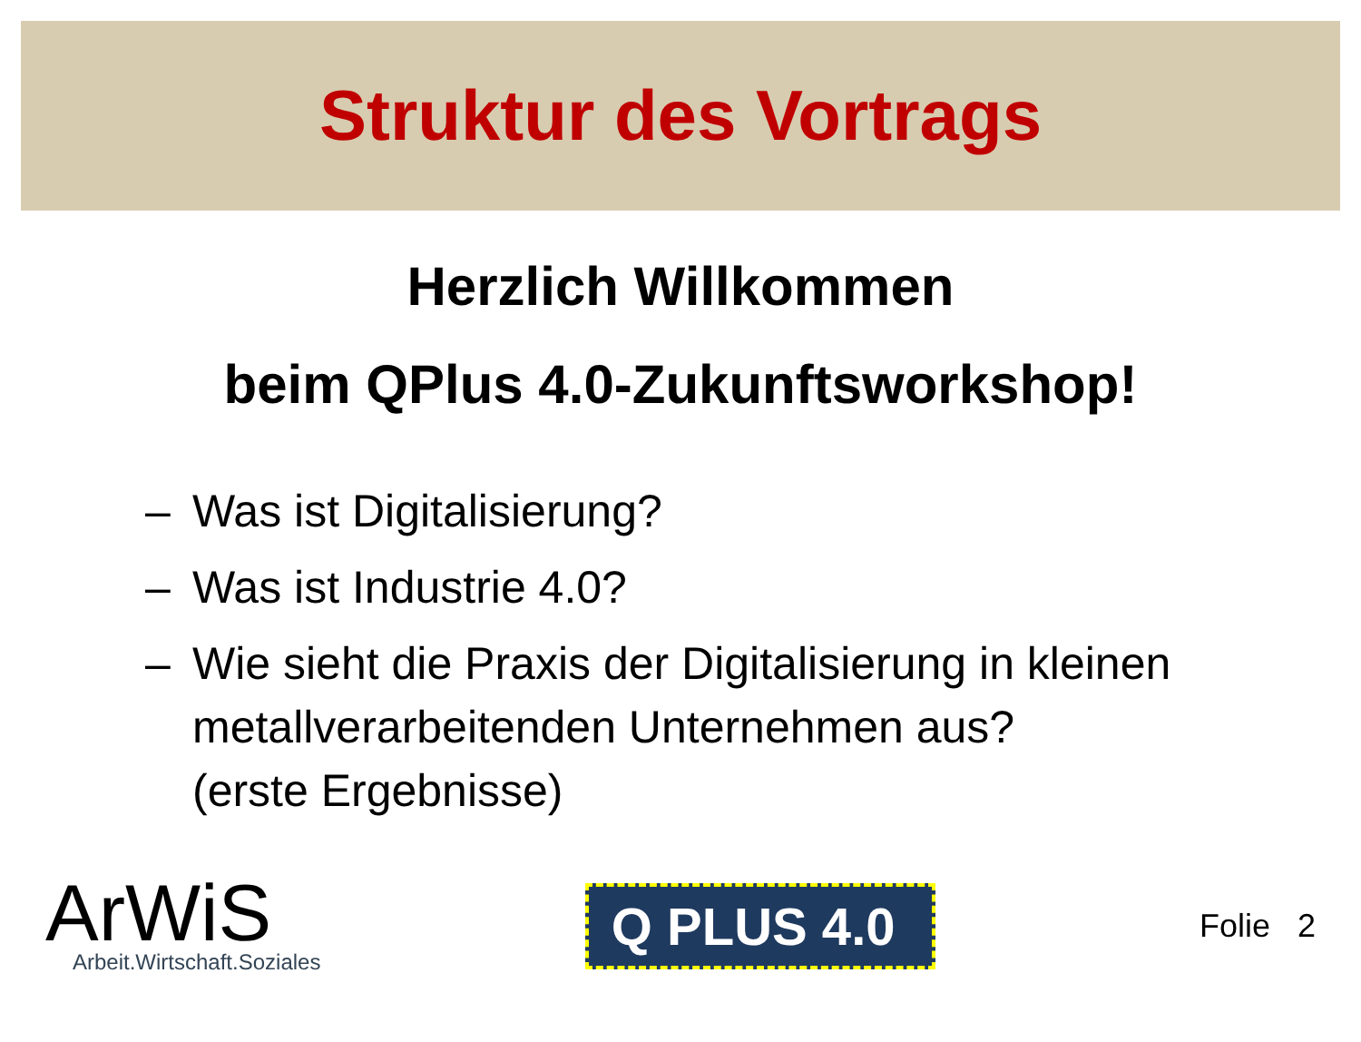Struktur des Vortrags
Herzlich Willkommen
beim QPlus 4.0-Zukunftsworkshop!
– Was ist Digitalisierung?
– Was ist Industrie 4.0?
– Wie sieht die Praxis der Digitalisierung in kleinen metallverarbeitenden Unternehmen aus?
(erste Ergebnisse)
ArWiS
Arbeit.Wirtschaft.Soziales
Q PLUS 4.0
Folie 2